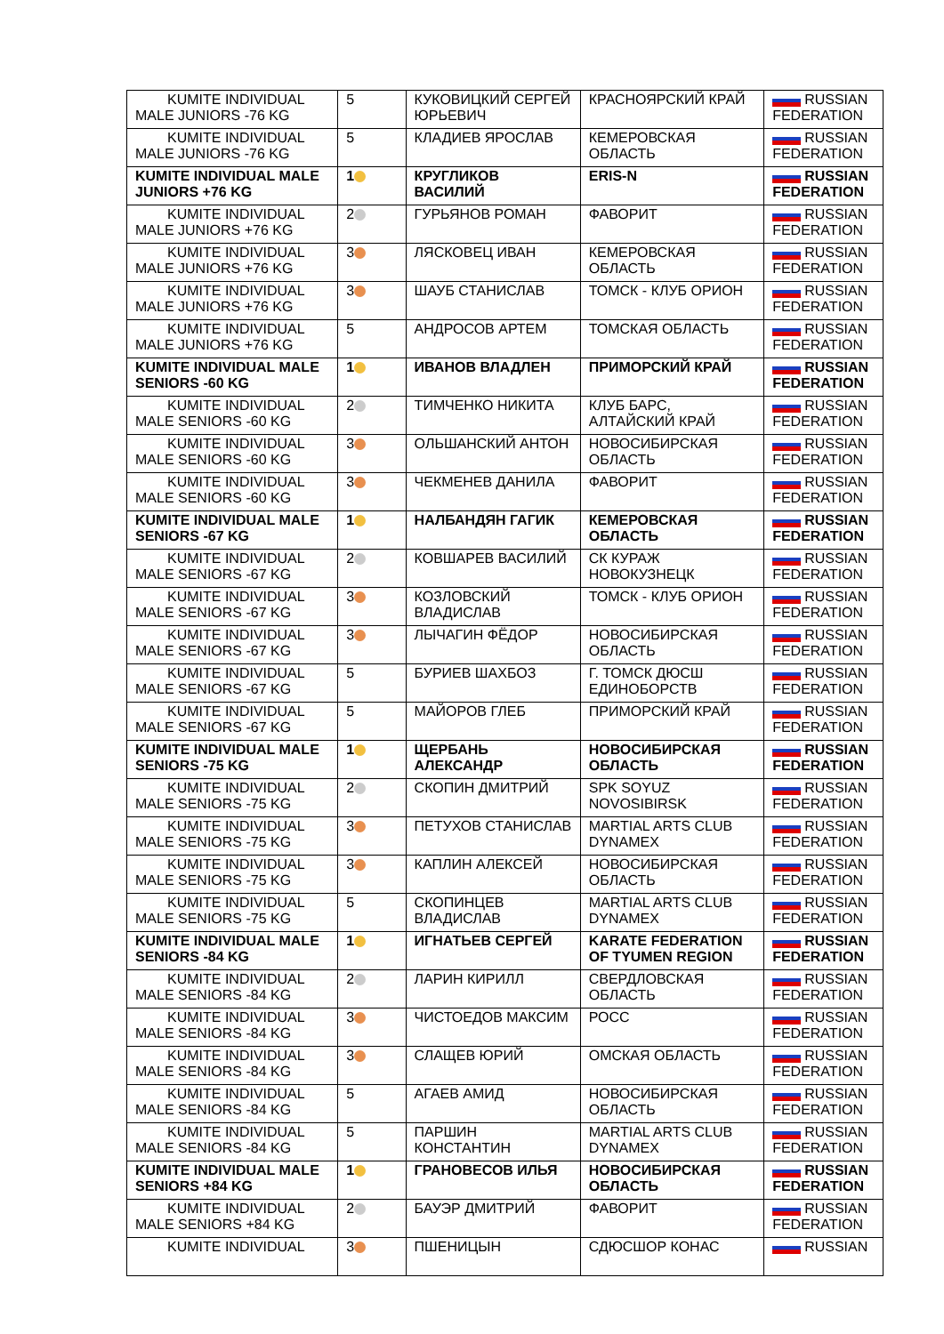| KUMITE INDIVIDUAL MALE JUNIORS -76 KG | 5 | КУКОВИЦКИЙ СЕРГЕЙ ЮРЬЕВИЧ | КРАСНОЯРСКИЙ КРАЙ | RUSSIAN FEDERATION |
| KUMITE INDIVIDUAL MALE JUNIORS -76 KG | 5 | КЛАДИЕВ ЯРОСЛАВ | КЕМЕРОВСКАЯ ОБЛАСТЬ | RUSSIAN FEDERATION |
| KUMITE INDIVIDUAL MALE JUNIORS +76 KG | 1 | КРУГЛИКОВ ВАСИЛИЙ | ERIS-N | RUSSIAN FEDERATION |
| KUMITE INDIVIDUAL MALE JUNIORS +76 KG | 2 | ГУРЬЯНОВ РОМАН | ФАВОРИТ | RUSSIAN FEDERATION |
| KUMITE INDIVIDUAL MALE JUNIORS +76 KG | 3 | ЛЯСКОВЕЦ ИВАН | КЕМЕРОВСКАЯ ОБЛАСТЬ | RUSSIAN FEDERATION |
| KUMITE INDIVIDUAL MALE JUNIORS +76 KG | 3 | ШАУБ СТАНИСЛАВ | ТОМСК - КЛУБ ОРИОН | RUSSIAN FEDERATION |
| KUMITE INDIVIDUAL MALE JUNIORS +76 KG | 5 | АНДРОСОВ АРТЕМ | ТОМСКАЯ ОБЛАСТЬ | RUSSIAN FEDERATION |
| KUMITE INDIVIDUAL MALE SENIORS -60 KG | 1 | ИВАНОВ ВЛАДЛЕН | ПРИМОРСКИЙ КРАЙ | RUSSIAN FEDERATION |
| KUMITE INDIVIDUAL MALE SENIORS -60 KG | 2 | ТИМЧЕНКО НИКИТА | КЛУБ БАРС, АЛТАЙСКИЙ КРАЙ | RUSSIAN FEDERATION |
| KUMITE INDIVIDUAL MALE SENIORS -60 KG | 3 | ОЛЬШАНСКИЙ АНТОН | НОВОСИБИРСКАЯ ОБЛАСТЬ | RUSSIAN FEDERATION |
| KUMITE INDIVIDUAL MALE SENIORS -60 KG | 3 | ЧЕКМЕНЕВ ДАНИЛА | ФАВОРИТ | RUSSIAN FEDERATION |
| KUMITE INDIVIDUAL MALE SENIORS -67 KG | 1 | НАЛБАНДЯН ГАГИК | КЕМЕРОВСКАЯ ОБЛАСТЬ | RUSSIAN FEDERATION |
| KUMITE INDIVIDUAL MALE SENIORS -67 KG | 2 | КОВШАРЕВ ВАСИЛИЙ | СК КУРАЖ НОВОКУЗНЕЦК | RUSSIAN FEDERATION |
| KUMITE INDIVIDUAL MALE SENIORS -67 KG | 3 | КОЗЛОВСКИЙ ВЛАДИСЛАВ | ТОМСК - КЛУБ ОРИОН | RUSSIAN FEDERATION |
| KUMITE INDIVIDUAL MALE SENIORS -67 KG | 3 | ЛЫЧАГИН ФЁДОР | НОВОСИБИРСКАЯ ОБЛАСТЬ | RUSSIAN FEDERATION |
| KUMITE INDIVIDUAL MALE SENIORS -67 KG | 5 | БУРИЕВ ШАХБОЗ | Г. ТОМСК ДЮСШ ЕДИНОБОРСТВ | RUSSIAN FEDERATION |
| KUMITE INDIVIDUAL MALE SENIORS -67 KG | 5 | МАЙОРОВ ГЛЕБ | ПРИМОРСКИЙ КРАЙ | RUSSIAN FEDERATION |
| KUMITE INDIVIDUAL MALE SENIORS -75 KG | 1 | ЩЕРБАНЬ АЛЕКСАНДР | НОВОСИБИРСКАЯ ОБЛАСТЬ | RUSSIAN FEDERATION |
| KUMITE INDIVIDUAL MALE SENIORS -75 KG | 2 | СКОПИН ДМИТРИЙ | SPK SOYUZ NOVOSIBIRSK | RUSSIAN FEDERATION |
| KUMITE INDIVIDUAL MALE SENIORS -75 KG | 3 | ПЕТУХОВ СТАНИСЛАВ | MARTIAL ARTS CLUB DYNAMEX | RUSSIAN FEDERATION |
| KUMITE INDIVIDUAL MALE SENIORS -75 KG | 3 | КАПЛИН АЛЕКСЕЙ | НОВОСИБИРСКАЯ ОБЛАСТЬ | RUSSIAN FEDERATION |
| KUMITE INDIVIDUAL MALE SENIORS -75 KG | 5 | СКОПИНЦЕВ ВЛАДИСЛАВ | MARTIAL ARTS CLUB DYNAMEX | RUSSIAN FEDERATION |
| KUMITE INDIVIDUAL MALE SENIORS -84 KG | 1 | ИГНАТЬЕВ СЕРГЕЙ | KARATE FEDERATION OF TYUMEN REGION | RUSSIAN FEDERATION |
| KUMITE INDIVIDUAL MALE SENIORS -84 KG | 2 | ЛАРИН КИРИЛЛ | СВЕРДЛОВСКАЯ ОБЛАСТЬ | RUSSIAN FEDERATION |
| KUMITE INDIVIDUAL MALE SENIORS -84 KG | 3 | ЧИСТОЕДОВ МАКСИМ | РОСС | RUSSIAN FEDERATION |
| KUMITE INDIVIDUAL MALE SENIORS -84 KG | 3 | СЛАЩЕВ ЮРИЙ | ОМСКАЯ ОБЛАСТЬ | RUSSIAN FEDERATION |
| KUMITE INDIVIDUAL MALE SENIORS -84 KG | 5 | АГАЕВ АМИД | НОВОСИБИРСКАЯ ОБЛАСТЬ | RUSSIAN FEDERATION |
| KUMITE INDIVIDUAL MALE SENIORS -84 KG | 5 | ПАРШИН КОНСТАНТИН | MARTIAL ARTS CLUB DYNAMEX | RUSSIAN FEDERATION |
| KUMITE INDIVIDUAL MALE SENIORS +84 KG | 1 | ГРАНОВЕСОВ ИЛЬЯ | НОВОСИБИРСКАЯ ОБЛАСТЬ | RUSSIAN FEDERATION |
| KUMITE INDIVIDUAL MALE SENIORS +84 KG | 2 | БАУЭР ДМИТРИЙ | ФАВОРИТ | RUSSIAN FEDERATION |
| KUMITE INDIVIDUAL | 3 | ПШЕНИЦЫН | СДЮСШОР КОНАС | RUSSIAN |